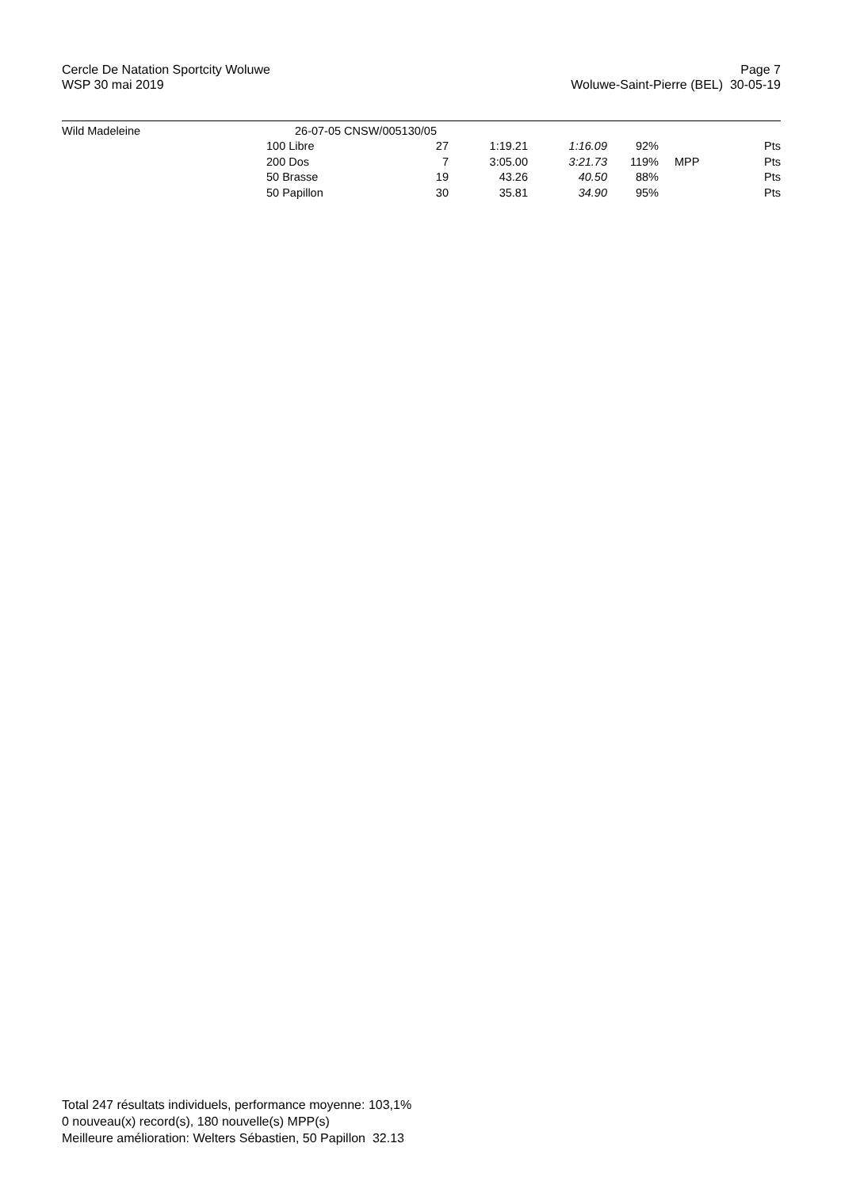Cercle De Natation Sportcity Woluwe
WSP 30 mai 2019
Page 7
Woluwe-Saint-Pierre (BEL) 30-05-19
| Wild Madeleine | 26-07-05 CNSW/005130/05 | | | | | | |
| | 100 Libre | 27 | 1:19.21 | 1:16.09 | 92% | | Pts |
| | 200 Dos | 7 | 3:05.00 | 3:21.73 | 119% | MPP | Pts |
| | 50 Brasse | 19 | 43.26 | 40.50 | 88% | | Pts |
| | 50 Papillon | 30 | 35.81 | 34.90 | 95% | | Pts |
Total 247 résultats individuels, performance moyenne: 103,1%
0 nouveau(x) record(s), 180 nouvelle(s) MPP(s)
Meilleure amélioration: Welters Sébastien, 50 Papillon 32.13